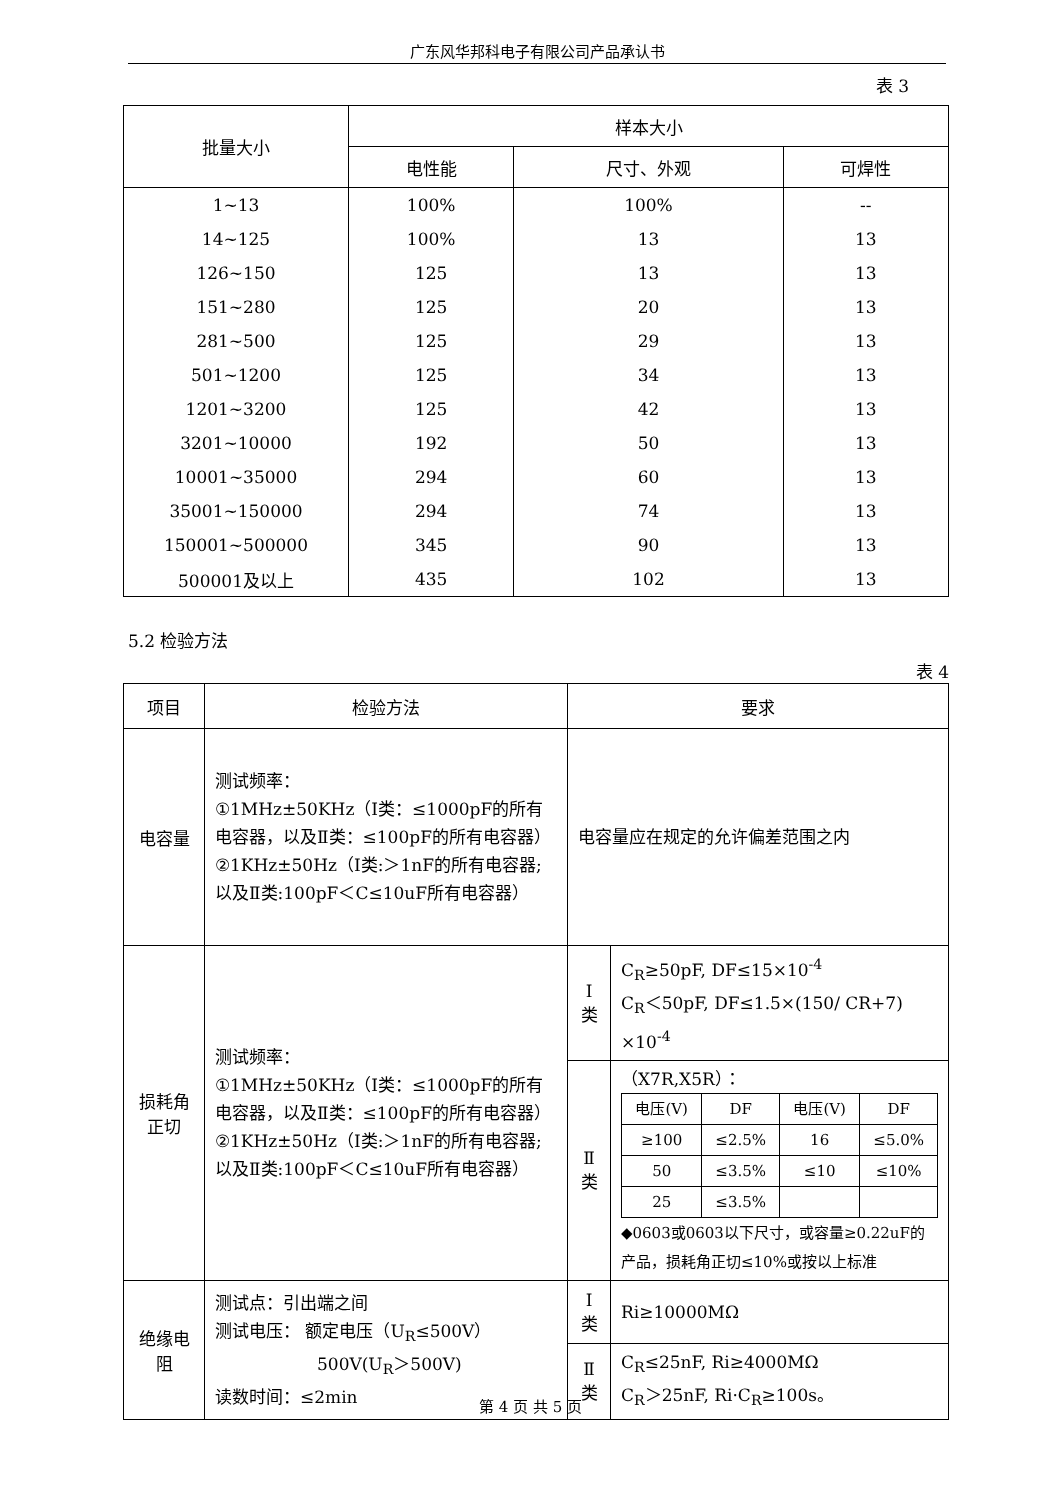广东风华邦科电子有限公司产品承认书
表 3
| 批量大小 | 样本大小 | | |
| --- | --- | --- | --- |
| | 电性能 | 尺寸、外观 | 可焊性 |
| 1~13 | 100% | 100% | -- |
| 14~125 | 100% | 13 | 13 |
| 126~150 | 125 | 13 | 13 |
| 151~280 | 125 | 20 | 13 |
| 281~500 | 125 | 29 | 13 |
| 501~1200 | 125 | 34 | 13 |
| 1201~3200 | 125 | 42 | 13 |
| 3201~10000 | 192 | 50 | 13 |
| 10001~35000 | 294 | 60 | 13 |
| 35001~150000 | 294 | 74 | 13 |
| 150001~500000 | 345 | 90 | 13 |
| 500001及以上 | 435 | 102 | 13 |
5.2 检验方法
表 4
| 项目 | 检验方法 | 要求 | |
| --- | --- | --- | --- |
| 电容量 | 测试频率： ①1MHz±50KHz（Ⅰ类：≤1000pF的所有电容器，以及Ⅱ类：≤100pF的所有电容器） ②1KHz±50Hz（Ⅰ类:＞1nF的所有电容器;以及Ⅱ类:100pF＜C≤10uF所有电容器） | 电容量应在规定的允许偏差范围之内 | |
| 损耗角 正切 | 测试频率： ①1MHz±50KHz（Ⅰ类：≤1000pF的所有电容器，以及Ⅱ类：≤100pF的所有电容器） ②1KHz±50Hz（Ⅰ类:＞1nF的所有电容器;以及Ⅱ类:100pF＜C≤10uF所有电容器） | Ⅰ 类 | C<sub>R</sub>≥50pF, DF≤15×10<sup>-4</sup> C<sub>R</sub>＜50pF, DF≤1.5×(150/ CR+7) ×10<sup>-4</sup> |
| | | Ⅱ 类 | （X7R,X5R）： / 电压(V) / DF / 电压(V) / DF / / ≥100 / ≤2.5% / 16 / ≤5.0% / / 50 / ≤3.5% / ≤10 / ≤10% / / 25 / ≤3.5% / / / ◆0603或0603以下尺寸，或容量≥0.22uF的产品，损耗角正切≤10%或按以上标准 |
| 绝缘电 阻 | 测试点：引出端之间 测试电压： 额定电压（U<sub>R</sub>≤500V） 500V(U<sub>R</sub>＞500V) 读数时间：≤2min | Ⅰ 类 | Ri≥10000MΩ |
| | | Ⅱ 类 | C<sub>R</sub>≤25nF, Ri≥4000MΩ C<sub>R</sub>＞25nF, Ri·C<sub>R</sub>≥100s。 |
第 4 页 共 5 页